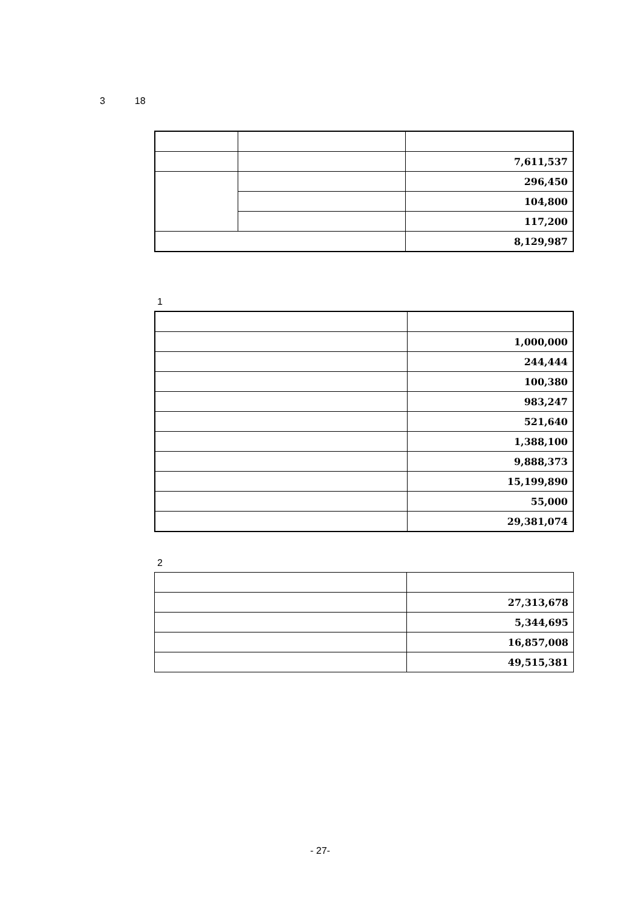3 18
| | | 7,611,537 |
| | | 296,450 |
| | | 104,800 |
| | | 117,200 |
| | | 8,129,987 |
1
| | 1,000,000 |
| | 244,444 |
| | 100,380 |
| | 983,247 |
| | 521,640 |
| | 1,388,100 |
| | 9,888,373 |
| | 15,199,890 |
| | 55,000 |
| | 29,381,074 |
2
| | 27,313,678 |
| | 5,344,695 |
| | 16,857,008 |
| | 49,515,381 |
- 27-